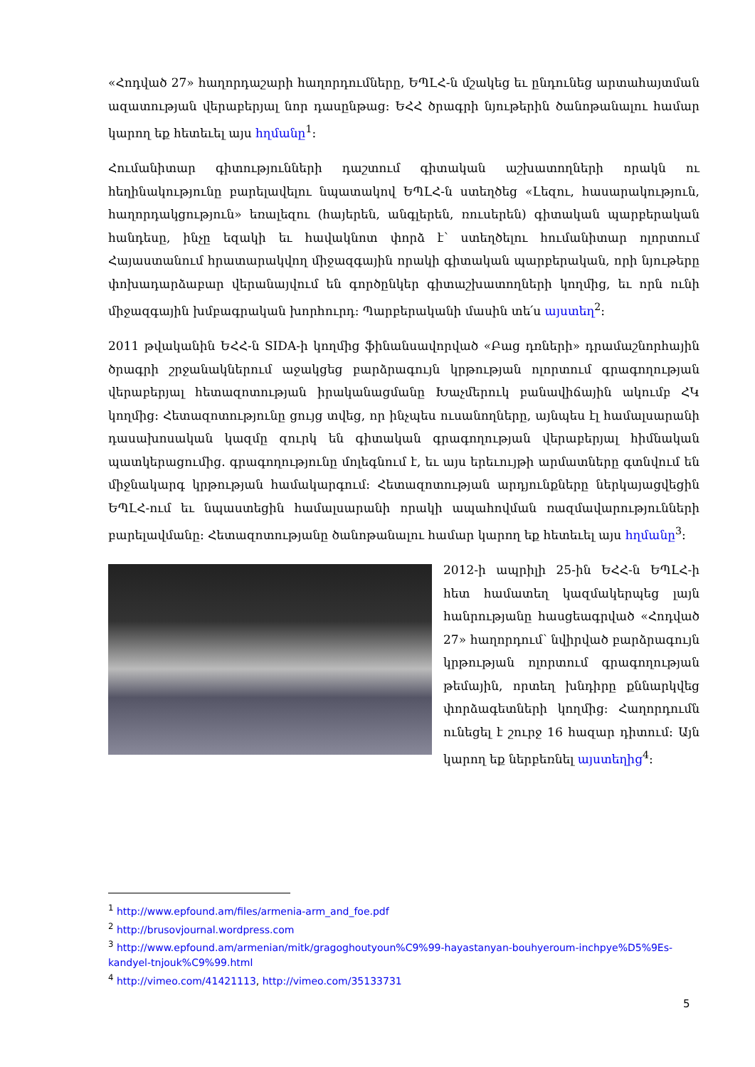«Հոդված 27» հաղորդաշարի հաղորդումները, ԵՊԼՀ-ն մշակեց եւ ընդունեց արտահայտման ազատության վերաբերյալ նոր դասընթաց: ԵՀՀ ծրագրի նյութերին ծանոթանալու համար կարող եք հետեւել այս հղմանը<sup>1</sup>:
Հումանիտար գիտությունների դաշտում գիտական աշխատողների որակն ու հեղինակությունը բարելավելու նպատակով ԵՊԼՀ-ն ստեղծեց «Լեզու, հասարակություն, հաղորդակցություն» եռալեզու (հայերեն, անգլերեն, ռուսերեն) գիտական պարբերական հանդեսը, ինչը եզակի եւ հավակնոտ փորձ է՝ ստեղծելու հումանիտար ոլորտում Հայաստանում հրատարակվող միջազգային որակի գիտական պարբերական, որի նյութերը փոխադարձաբար վերանայվում են գործընկեր գիտաշխատողների կողմից, եւ որն ունի միջազգային խմբագրական խորհուրդ: Պարբերականի մասին տե՛ս այստեղ<sup>2</sup>:
2011 թվականին ԵՀՀ-ն SIDA-ի կողմից ֆինանսավորված «Բաց դռների» դրամաշնորհային ծրագրի շրջանակներում աջակցեց բարձրագույն կրթության ոլորտում գրագողության վերաբերյալ հետազոտության իրականացմանը Խաչմերուկ բանավիճային ակումբ ՀԿ կողմից: Հետազոտությունը ցույց տվեց, որ ինչպես ուսանողները, այնպես էլ համալսարանի դասախոսական կազմը զուրկ են գիտական գրագողության վերաբերյալ հիմնական պատկերացումից. գրագողությունը մոլեգնում է, եւ այս երեւույթի արմատները գտնվում են միջնակարգ կրթության համակարգում: Հետազոտության արդյունքները ներկայացվեցին ԵՊԼՀ-ում եւ նպաստեցին համալսարանի որակի ապահովման ռազմավարությունների բարելավմանը: Հետազոտությանը ծանոթանալու համար կարող եք հետեւել այս հղմանը<sup>3</sup>:
2012-ի ապրիլի 25-ին ԵՀՀ-ն ԵՊԼՀ-ի հետ համատեղ կազմակերպեց լայն հանրությանը հասցեագրված «Հոդված 27» հաղորդում՝ նվիրված բարձրագույն կրթության ոլորտում գրագողության թեմային, որտեղ խնդիրը քննարկվեց փորձագետների կողմից: Հաղորդումն ունեցել է շուրջ 16 հազար դիտում: Այն կարող եք ներբեռնել այստեղից<sup>4</sup>:
<sup>1</sup> http://www.epfound.am/files/armenia-arm_and_foe.pdf
<sup>2</sup> http://brusovjournal.wordpress.com
<sup>3</sup> http://www.epfound.am/armenian/mitk/gragoghoutyoun%C9%99-hayastanyan-bouhyeroum-inchpye%D5%9Es-kandyel-tnjouk%C9%99.html
<sup>4</sup> http://vimeo.com/41421113, http://vimeo.com/35133731
5